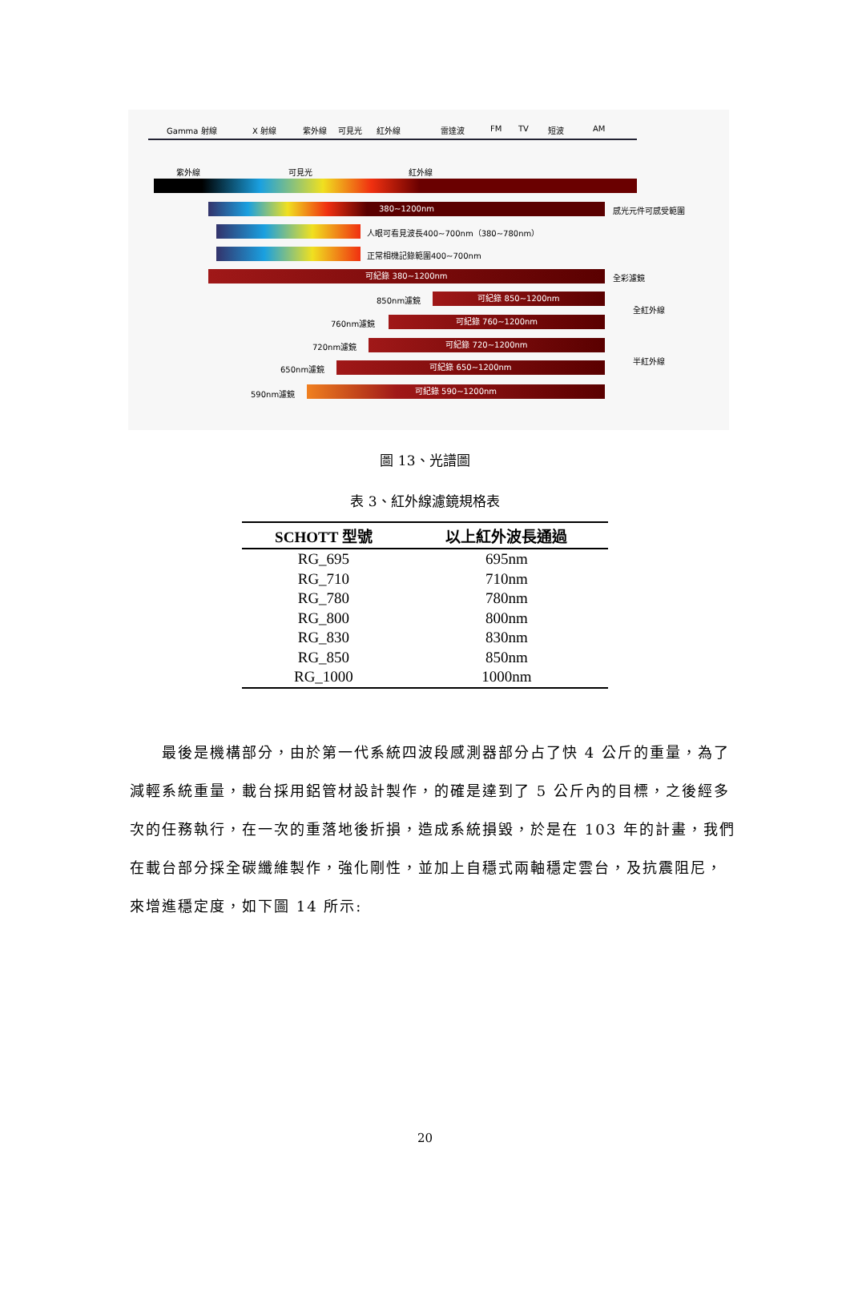Gamma 射線 X 射線 紫外線 可見光 紅外線 雷達波 FM TV 短波 AM
紫外線 可見光 紅外線
380~1200nm 感光元件可感受範圍
人眼可看見波長400~700nm（380~780nm）
正常相機記錄範圍400~700nm
可紀錄 380~1200nm 全彩濾鏡
850nm濾鏡 可紀錄 850~1200nm
全紅外線
760nm濾鏡 可紀錄 760~1200nm
720nm濾鏡 可紀錄 720~1200nm
半紅外線
650nm濾鏡 可紀錄 650~1200nm
590nm濾鏡 可紀錄 590~1200nm
圖 13、光譜圖
表 3、紅外線濾鏡規格表
| SCHOTT 型號 | 以上紅外波長通過 |
| --- | --- |
| RG_695 | 695nm |
| RG_710 | 710nm |
| RG_780 | 780nm |
| RG_800 | 800nm |
| RG_830 | 830nm |
| RG_850 | 850nm |
| RG_1000 | 1000nm |
最後是機構部分，由於第一代系統四波段感測器部分占了快 4 公斤的重量，為了減輕系統重量，載台採用鋁管材設計製作，的確是達到了 5 公斤內的目標，之後經多次的任務執行，在一次的重落地後折損，造成系統損毀，於是在 103 年的計畫，我們在載台部分採全碳纖維製作，強化剛性，並加上自穩式兩軸穩定雲台，及抗震阻尼，來增進穩定度，如下圖 14 所示:
20